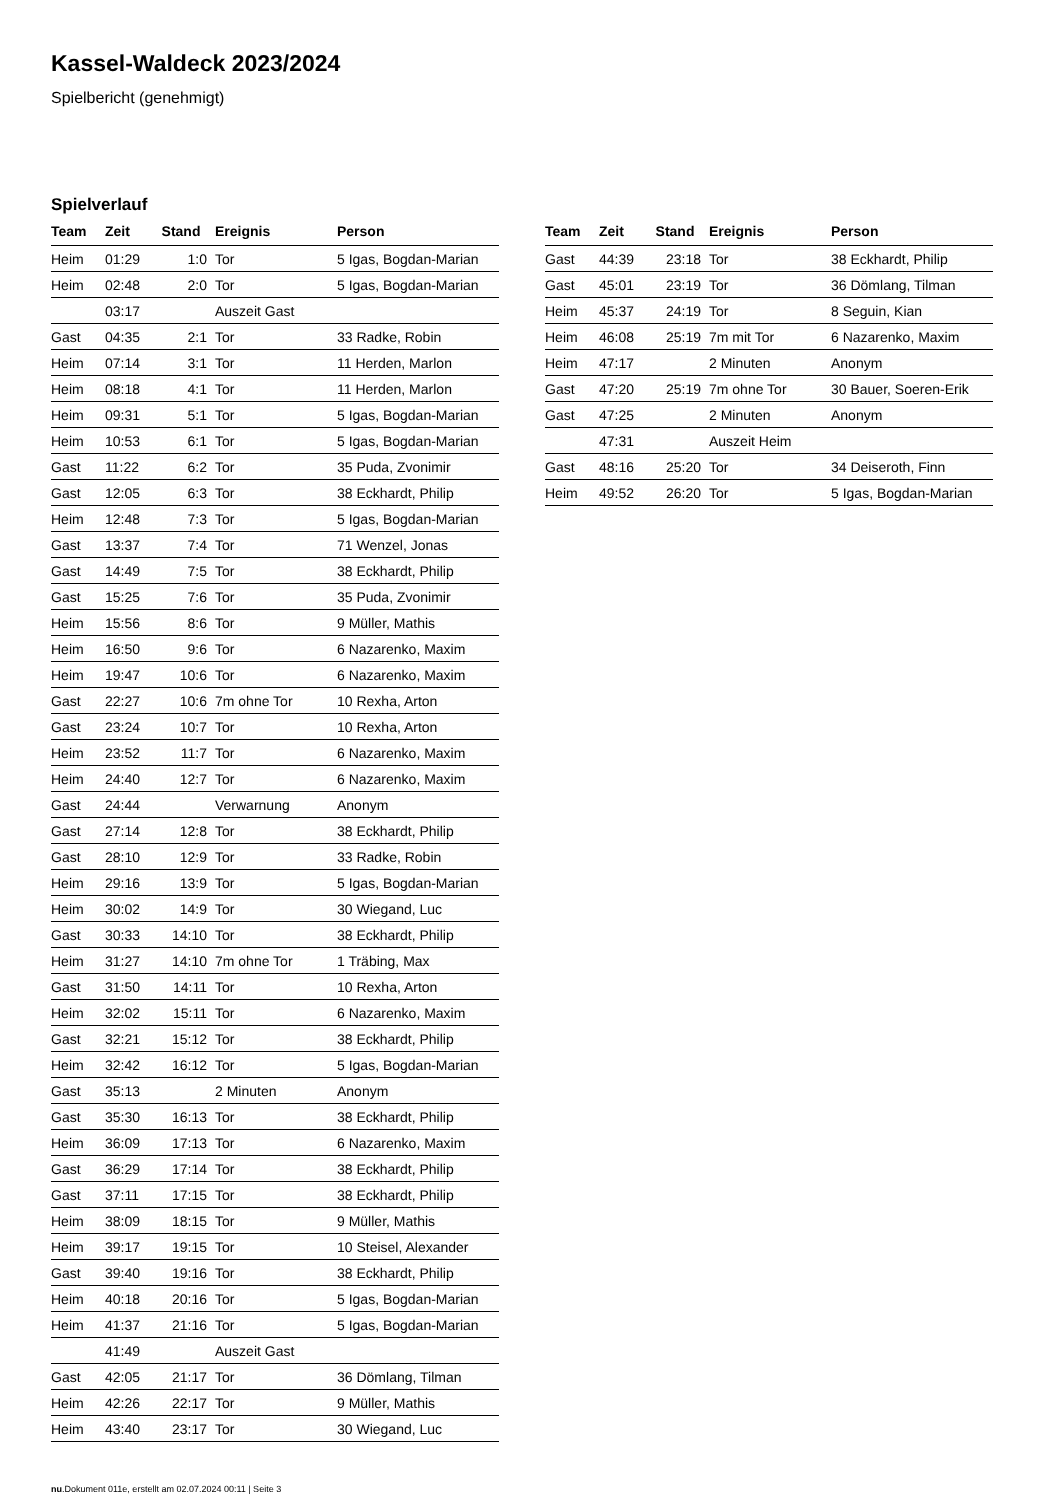Kassel-Waldeck 2023/2024
Spielbericht (genehmigt)
Spielverlauf
| Team | Zeit | Stand | Ereignis | Person |
| --- | --- | --- | --- | --- |
| Heim | 01:29 | 1:0 | Tor | 5 Igas, Bogdan-Marian |
| Heim | 02:48 | 2:0 | Tor | 5 Igas, Bogdan-Marian |
| | 03:17 | | Auszeit Gast | |
| Gast | 04:35 | 2:1 | Tor | 33 Radke, Robin |
| Heim | 07:14 | 3:1 | Tor | 11 Herden, Marlon |
| Heim | 08:18 | 4:1 | Tor | 11 Herden, Marlon |
| Heim | 09:31 | 5:1 | Tor | 5 Igas, Bogdan-Marian |
| Heim | 10:53 | 6:1 | Tor | 5 Igas, Bogdan-Marian |
| Gast | 11:22 | 6:2 | Tor | 35 Puda, Zvonimir |
| Gast | 12:05 | 6:3 | Tor | 38 Eckhardt, Philip |
| Heim | 12:48 | 7:3 | Tor | 5 Igas, Bogdan-Marian |
| Gast | 13:37 | 7:4 | Tor | 71 Wenzel, Jonas |
| Gast | 14:49 | 7:5 | Tor | 38 Eckhardt, Philip |
| Gast | 15:25 | 7:6 | Tor | 35 Puda, Zvonimir |
| Heim | 15:56 | 8:6 | Tor | 9 Müller, Mathis |
| Heim | 16:50 | 9:6 | Tor | 6 Nazarenko, Maxim |
| Heim | 19:47 | 10:6 | Tor | 6 Nazarenko, Maxim |
| Gast | 22:27 | 10:6 | 7m ohne Tor | 10 Rexha, Arton |
| Gast | 23:24 | 10:7 | Tor | 10 Rexha, Arton |
| Heim | 23:52 | 11:7 | Tor | 6 Nazarenko, Maxim |
| Heim | 24:40 | 12:7 | Tor | 6 Nazarenko, Maxim |
| Gast | 24:44 | | Verwarnung | Anonym |
| Gast | 27:14 | 12:8 | Tor | 38 Eckhardt, Philip |
| Gast | 28:10 | 12:9 | Tor | 33 Radke, Robin |
| Heim | 29:16 | 13:9 | Tor | 5 Igas, Bogdan-Marian |
| Heim | 30:02 | 14:9 | Tor | 30 Wiegand, Luc |
| Gast | 30:33 | 14:10 | Tor | 38 Eckhardt, Philip |
| Heim | 31:27 | 14:10 | 7m ohne Tor | 1 Träbing, Max |
| Gast | 31:50 | 14:11 | Tor | 10 Rexha, Arton |
| Heim | 32:02 | 15:11 | Tor | 6 Nazarenko, Maxim |
| Gast | 32:21 | 15:12 | Tor | 38 Eckhardt, Philip |
| Heim | 32:42 | 16:12 | Tor | 5 Igas, Bogdan-Marian |
| Gast | 35:13 | | 2 Minuten | Anonym |
| Gast | 35:30 | 16:13 | Tor | 38 Eckhardt, Philip |
| Heim | 36:09 | 17:13 | Tor | 6 Nazarenko, Maxim |
| Gast | 36:29 | 17:14 | Tor | 38 Eckhardt, Philip |
| Gast | 37:11 | 17:15 | Tor | 38 Eckhardt, Philip |
| Heim | 38:09 | 18:15 | Tor | 9 Müller, Mathis |
| Heim | 39:17 | 19:15 | Tor | 10 Steisel, Alexander |
| Gast | 39:40 | 19:16 | Tor | 38 Eckhardt, Philip |
| Heim | 40:18 | 20:16 | Tor | 5 Igas, Bogdan-Marian |
| Heim | 41:37 | 21:16 | Tor | 5 Igas, Bogdan-Marian |
| | 41:49 | | Auszeit Gast | |
| Gast | 42:05 | 21:17 | Tor | 36 Dömlang, Tilman |
| Heim | 42:26 | 22:17 | Tor | 9 Müller, Mathis |
| Heim | 43:40 | 23:17 | Tor | 30 Wiegand, Luc |
| Team | Zeit | Stand | Ereignis | Person |
| --- | --- | --- | --- | --- |
| Gast | 44:39 | 23:18 | Tor | 38 Eckhardt, Philip |
| Gast | 45:01 | 23:19 | Tor | 36 Dömlang, Tilman |
| Heim | 45:37 | 24:19 | Tor | 8 Seguin, Kian |
| Heim | 46:08 | 25:19 | 7m mit Tor | 6 Nazarenko, Maxim |
| Heim | 47:17 | | 2 Minuten | Anonym |
| Gast | 47:20 | 25:19 | 7m ohne Tor | 30 Bauer, Soeren-Erik |
| Gast | 47:25 | | 2 Minuten | Anonym |
| | 47:31 | | Auszeit Heim | |
| Gast | 48:16 | 25:20 | Tor | 34 Deiseroth, Finn |
| Heim | 49:52 | 26:20 | Tor | 5 Igas, Bogdan-Marian |
nu.Dokument 011e, erstellt am 02.07.2024 00:11 | Seite 3